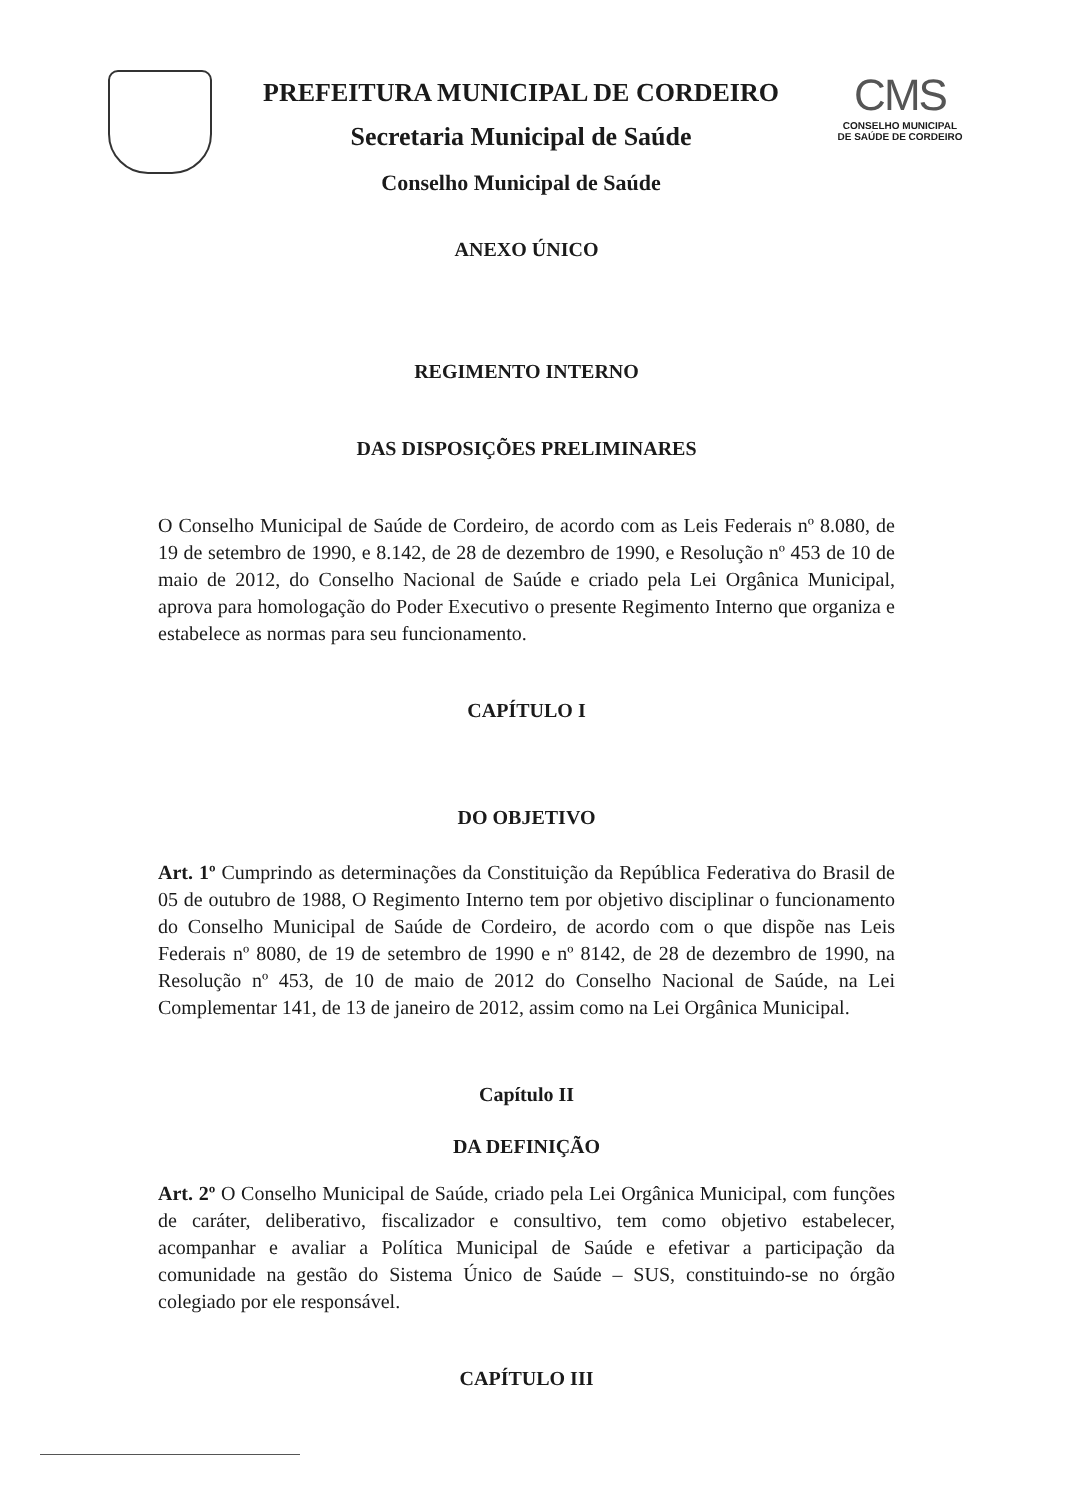PREFEITURA MUNICIPAL DE CORDEIRO
Secretaria Municipal de Saúde
Conselho Municipal de Saúde
CMS
CONSELHO MUNICIPAL
DE SAÚDE DE CORDEIRO
ANEXO ÚNICO
REGIMENTO INTERNO
DAS DISPOSIÇÕES PRELIMINARES
O Conselho Municipal de Saúde de Cordeiro, de acordo com as Leis Federais nº 8.080, de 19 de setembro de 1990, e 8.142, de 28 de dezembro de 1990, e Resolução nº 453 de 10 de maio de 2012, do Conselho Nacional de Saúde e criado pela Lei Orgânica Municipal, aprova para homologação do Poder Executivo o presente Regimento Interno que organiza e estabelece as normas para seu funcionamento.
CAPÍTULO I
DO OBJETIVO
Art. 1º Cumprindo as determinações da Constituição da República Federativa do Brasil de 05 de outubro de 1988, O Regimento Interno tem por objetivo disciplinar o funcionamento do Conselho Municipal de Saúde de Cordeiro, de acordo com o que dispõe nas Leis Federais nº 8080, de 19 de setembro de 1990 e nº 8142, de 28 de dezembro de 1990, na Resolução nº 453, de 10 de maio de 2012 do Conselho Nacional de Saúde, na Lei Complementar 141, de 13 de janeiro de 2012, assim como na Lei Orgânica Municipal.
Capítulo II
DA DEFINIÇÃO
Art. 2º O Conselho Municipal de Saúde, criado pela Lei Orgânica Municipal, com funções de caráter, deliberativo, fiscalizador e consultivo, tem como objetivo estabelecer, acompanhar e avaliar a Política Municipal de Saúde e efetivar a participação da comunidade na gestão do Sistema Único de Saúde – SUS, constituindo-se no órgão colegiado por ele responsável.
CAPÍTULO III